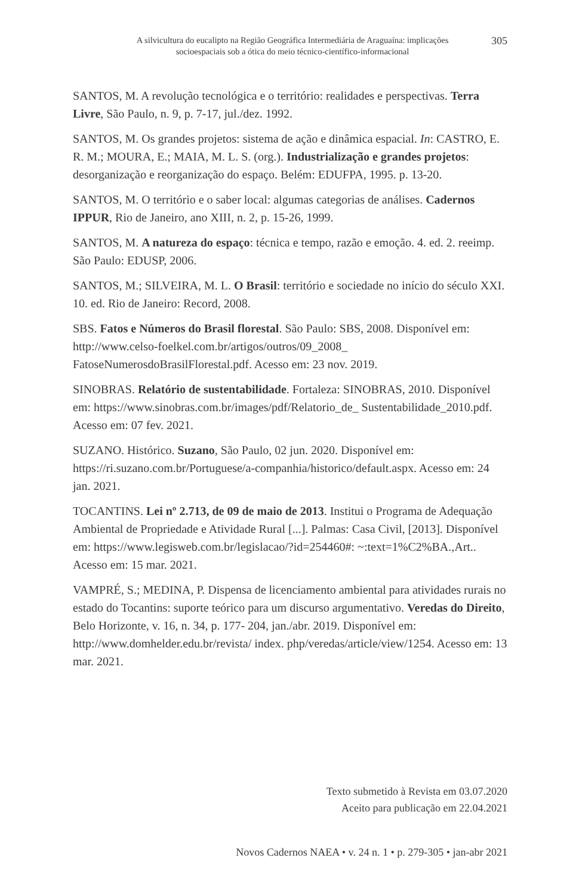A silvicultura do eucalipto na Região Geográfica Intermediária de Araguaína: implicações socioespaciais sob a ótica do meio técnico-científico-informacional
305
SANTOS, M. A revolução tecnológica e o território: realidades e perspectivas. Terra Livre, São Paulo, n. 9, p. 7-17, jul./dez. 1992.
SANTOS, M. Os grandes projetos: sistema de ação e dinâmica espacial. In: CASTRO, E. R. M.; MOURA, E.; MAIA, M. L. S. (org.). Industrialização e grandes projetos: desorganização e reorganização do espaço. Belém: EDUFPA, 1995. p. 13-20.
SANTOS, M. O território e o saber local: algumas categorias de análises. Cadernos IPPUR, Rio de Janeiro, ano XIII, n. 2, p. 15-26, 1999.
SANTOS, M. A natureza do espaço: técnica e tempo, razão e emoção. 4. ed. 2. reeimp. São Paulo: EDUSP, 2006.
SANTOS, M.; SILVEIRA, M. L. O Brasil: território e sociedade no início do século XXI. 10. ed. Rio de Janeiro: Record, 2008.
SBS. Fatos e Números do Brasil florestal. São Paulo: SBS, 2008. Disponível em: http://www.celso-foelkel.com.br/artigos/outros/09_2008_ FatoseNumerosdoBrasilFlorestal.pdf. Acesso em: 23 nov. 2019.
SINOBRAS. Relatório de sustentabilidade. Fortaleza: SINOBRAS, 2010. Disponível em: https://www.sinobras.com.br/images/pdf/Relatorio_de_ Sustentabilidade_2010.pdf. Acesso em: 07 fev. 2021.
SUZANO. Histórico. Suzano, São Paulo, 02 jun. 2020. Disponível em: https://ri.suzano.com.br/Portuguese/a-companhia/historico/default.aspx. Acesso em: 24 jan. 2021.
TOCANTINS. Lei nº 2.713, de 09 de maio de 2013. Institui o Programa de Adequação Ambiental de Propriedade e Atividade Rural [...]. Palmas: Casa Civil, [2013]. Disponível em: https://www.legisweb.com.br/legislacao/?id=254460#: ~:text=1%C2%BA.,Art.. Acesso em: 15 mar. 2021.
VAMPRÉ, S.; MEDINA, P. Dispensa de licenciamento ambiental para atividades rurais no estado do Tocantins: suporte teórico para um discurso argumentativo. Veredas do Direito, Belo Horizonte, v. 16, n. 34, p. 177- 204, jan./abr. 2019. Disponível em: http://www.domhelder.edu.br/revista/ index. php/veredas/article/view/1254. Acesso em: 13 mar. 2021.
Texto submetido à Revista em 03.07.2020
Aceito para publicação em 22.04.2021
Novos Cadernos NAEA • v. 24 n. 1 • p. 279-305 • jan-abr 2021